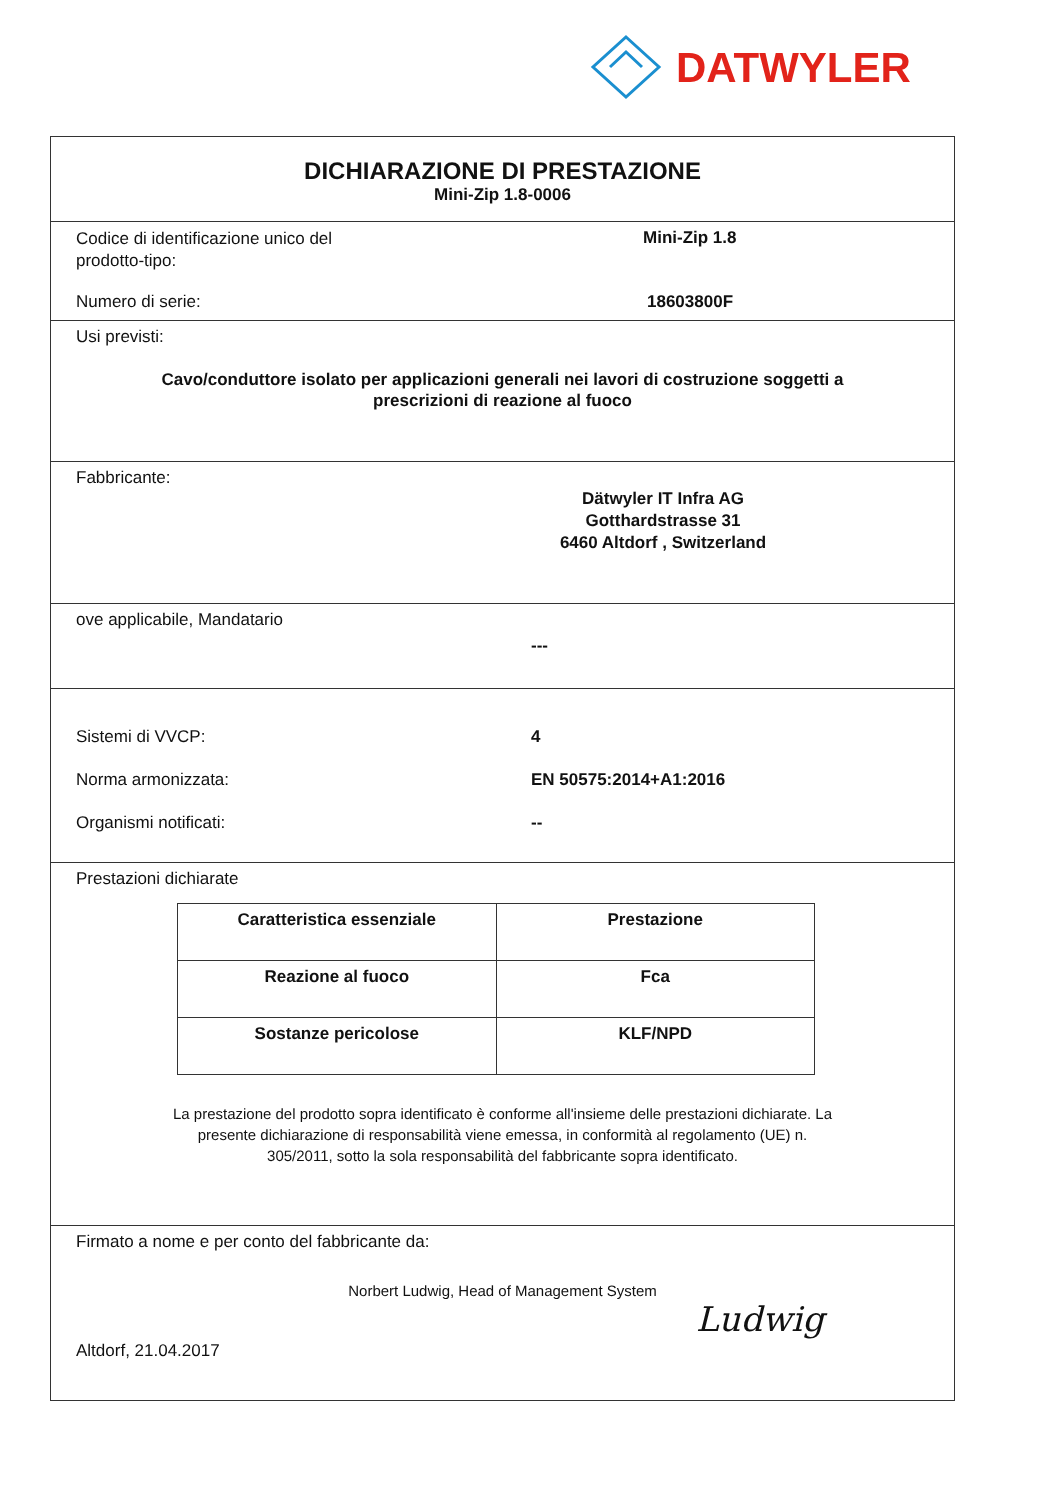DATWYLER
DICHIARAZIONE DI PRESTAZIONE
Mini-Zip 1.8-0006
Codice di identificazione unico del
prodotto-tipo:
Mini-Zip 1.8
Numero di serie: 18603800F
Usi previsti:
Cavo/conduttore isolato per applicazioni generali nei lavori di costruzione soggetti a
prescrizioni di reazione al fuoco
Fabbricante:
Dätwyler IT Infra AG
Gotthardstrasse 31
6460 Altdorf , Switzerland
ove applicabile, Mandatario
---
Sistemi di VVCP: 4
Norma armonizzata: EN 50575:2014+A1:2016
Organismi notificati: --
Prestazioni dichiarate
| Caratteristica essenziale | Prestazione |
| --- | --- |
| Reazione al fuoco | Fca |
| Sostanze pericolose | KLF/NPD |
La prestazione del prodotto sopra identificato è conforme all'insieme delle prestazioni dichiarate. La
presente dichiarazione di responsabilità viene emessa, in conformità al regolamento (UE) n.
305/2011, sotto la sola responsabilità del fabbricante sopra identificato.
Firmato a nome e per conto del fabbricante da:
Norbert Ludwig, Head of Management System
Altdorf, 21.04.2017
Ludwig